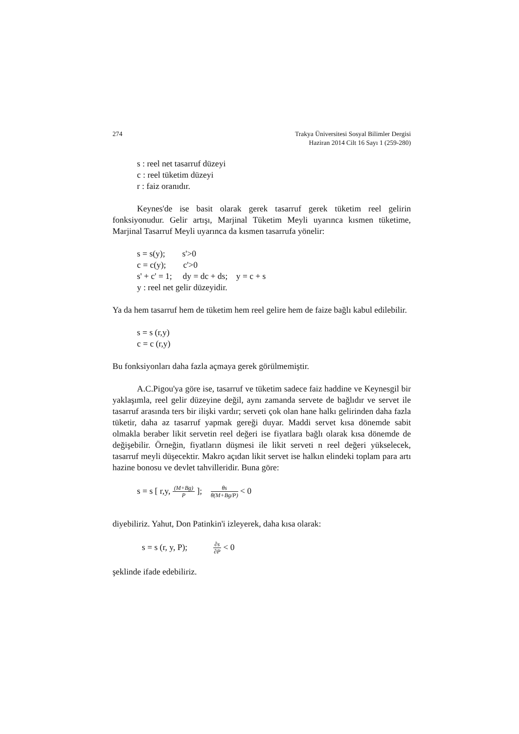274 Trakya Üniversitesi Sosyal Bilimler Dergisi
Haziran 2014 Cilt 16 Sayı 1 (259-280)
s : reel net tasarruf düzeyi
c : reel tüketim düzeyi
r : faiz oranıdır.
Keynes'de ise basit olarak gerek tasarruf gerek tüketim reel gelirin fonksiyonudur. Gelir artışı, Marjinal Tüketim Meyli uyarınca kısmen tüketime, Marjinal Tasarruf Meyli uyarınca da kısmen tasarrufa yönelir:
s = s(y); s'>0
c = c(y); c'>0
s' + c' = 1; dy = dc + ds; y = c + s
y : reel net gelir düzeyidir.
Ya da hem tasarruf hem de tüketim hem reel gelire hem de faize bağlı kabul edilebilir.
s = s (r,y)
c = c (r,y)
Bu fonksiyonları daha fazla açmaya gerek görülmemiştir.
A.C.Pigou'ya göre ise, tasarruf ve tüketim sadece faiz haddine ve Keynesgil bir yaklaşımla, reel gelir düzeyine değil, aynı zamanda servete de bağlıdır ve servet ile tasarruf arasında ters bir ilişki vardır; serveti çok olan hane halkı gelirinden daha fazla tüketir, daha az tasarruf yapmak gereği duyar. Maddi servet kısa dönemde sabit olmakla beraber likit servetin reel değeri ise fiyatlara bağlı olarak kısa dönemde de değişebilir. Örneğin, fiyatların düşmesi ile likit serveti n reel değeri yükselecek, tasarruf meyli düşecektir. Makro açıdan likit servet ise halkın elindeki toplam para artı hazine bonosu ve devlet tahvilleridir. Buna göre:
s = s [ r,y, (M+Bg) P ]; θs θ(M+Bg/P) < 0
diyebiliriz. Yahut, Don Patinkin'i izleyerek, daha kısa olarak:
s = s (r, y, P); ∂s ∂P < 0
şeklinde ifade edebiliriz.